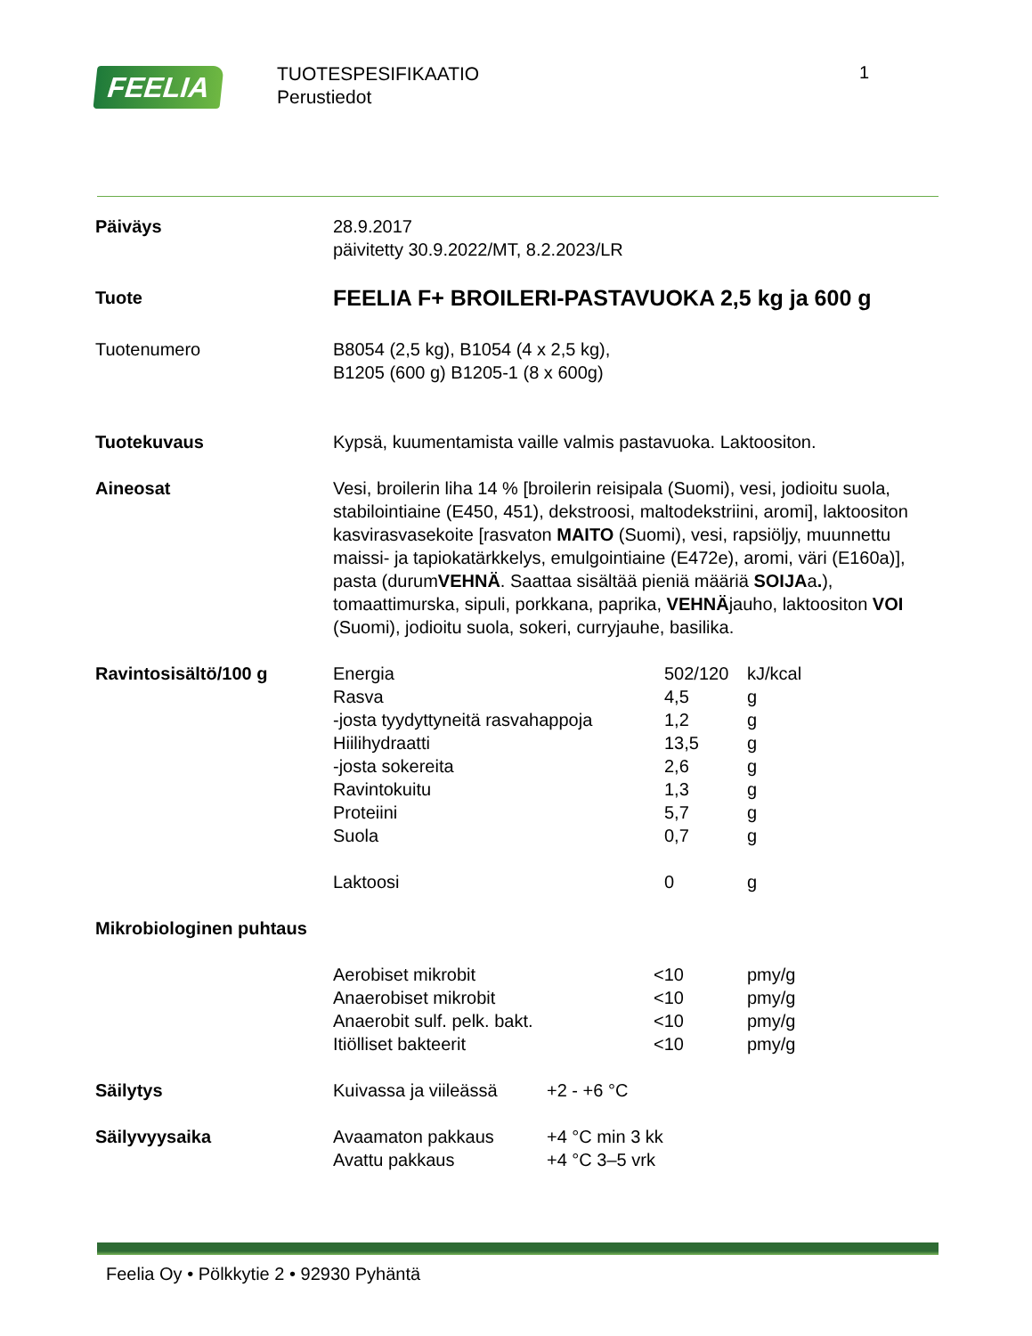FEELIA
TUOTESPESIFIKAATIO
Perustiedot
1
Päiväys 28.9.2017
päivitetty 30.9.2022/MT, 8.2.2023/LR
Tuote
FEELIA F+ BROILERI-PASTAVUOKA 2,5 kg ja 600 g
Tuotenumero B8054 (2,5 kg), B1054 (4 x 2,5 kg),
B1205 (600 g) B1205-1 (8 x 600g)
Tuotekuvaus Kypsä, kuumentamista vaille valmis pastavuoka. Laktoositon.
Aineosat Vesi, broilerin liha 14 % [broilerin reisipala (Suomi), vesi, jodioitu suola, stabilointiaine (E450, 451), dekstroosi, maltodekstriini, aromi], laktoositon kasvirasvasekoite [rasvaton MAITO (Suomi), vesi, rapsiöljy, muunnettu maissi- ja tapiokatärkkelys, emulgointiaine (E472e), aromi, väri (E160a)], pasta (durumVEHNÄ. Saattaa sisältää pieniä määriä SOIJAa.), tomaattimurska, sipuli, porkkana, paprika, VEHNÄjauho, laktoositon VOI (Suomi), jodioitu suola, sokeri, curryjauhe, basilika.
Ravintosisältö/100 g
| Energia | 502/120 | kJ/kcal |
| Rasva | 4,5 | g |
| -josta tyydyttyneitä rasvahappoja | 1,2 | g |
| Hiilihydraatti | 13,5 | g |
| -josta sokereita | 2,6 | g |
| Ravintokuitu | 1,3 | g |
| Proteiini | 5,7 | g |
| Suola | 0,7 | g |
| Laktoosi | 0 | g |
Mikrobiologinen puhtaus
| Aerobiset mikrobit | <10 | pmy/g |
| Anaerobiset mikrobit | <10 | pmy/g |
| Anaerobit sulf. pelk. bakt. | <10 | pmy/g |
| Itiölliset bakteerit | <10 | pmy/g |
Säilytys
| Kuivassa ja viileässä | +2 - +6 °C |
Säilyvyysaika
| Avaamaton pakkaus | +4 °C min 3 kk |
| Avattu pakkaus | +4 °C 3–5 vrk |
Feelia Oy • Pölkkytie 2 • 92930 Pyhäntä